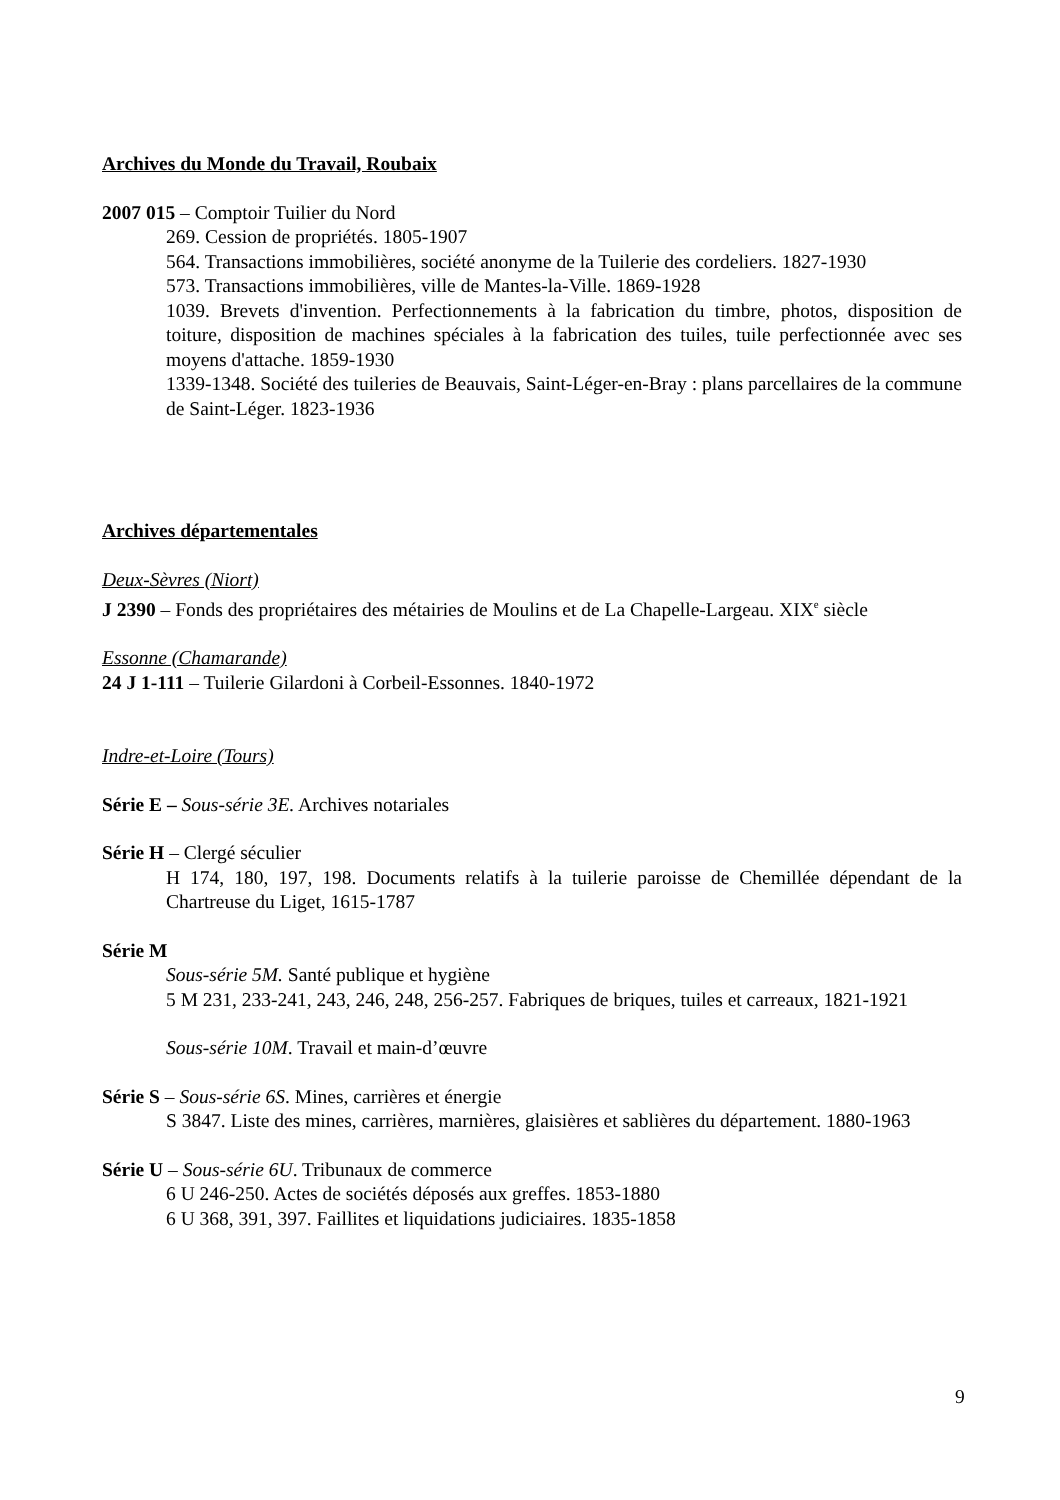Archives du Monde du Travail, Roubaix
2007 015 – Comptoir Tuilier du Nord
269. Cession de propriétés. 1805-1907
564. Transactions immobilières, société anonyme de la Tuilerie des cordeliers. 1827-1930
573. Transactions immobilières, ville de Mantes-la-Ville. 1869-1928
1039. Brevets d'invention. Perfectionnements à la fabrication du timbre, photos, disposition de toiture, disposition de machines spéciales à la fabrication des tuiles, tuile perfectionnée avec ses moyens d'attache. 1859-1930
1339-1348. Société des tuileries de Beauvais, Saint-Léger-en-Bray : plans parcellaires de la commune de Saint-Léger. 1823-1936
Archives départementales
Deux-Sèvres (Niort)
J 2390 – Fonds des propriétaires des métairies de Moulins et de La Chapelle-Largeau. XIX<sup>e</sup> siècle
Essonne (Chamarande)
24 J 1-111 – Tuilerie Gilardoni à Corbeil-Essonnes. 1840-1972
Indre-et-Loire (Tours)
Série E – Sous-série 3E. Archives notariales
Série H – Clergé séculier
H 174, 180, 197, 198. Documents relatifs à la tuilerie paroisse de Chemillée dépendant de la Chartreuse du Liget, 1615-1787
Série M
Sous-série 5M. Santé publique et hygiène
5 M 231, 233-241, 243, 246, 248, 256-257. Fabriques de briques, tuiles et carreaux, 1821-1921
Sous-série 10M. Travail et main-d’œuvre
Série S – Sous-série 6S. Mines, carrières et énergie
S 3847. Liste des mines, carrières, marnières, glaisières et sablières du département. 1880-1963
Série U – Sous-série 6U. Tribunaux de commerce
6 U 246-250. Actes de sociétés déposés aux greffes. 1853-1880
6 U 368, 391, 397. Faillites et liquidations judiciaires. 1835-1858
9